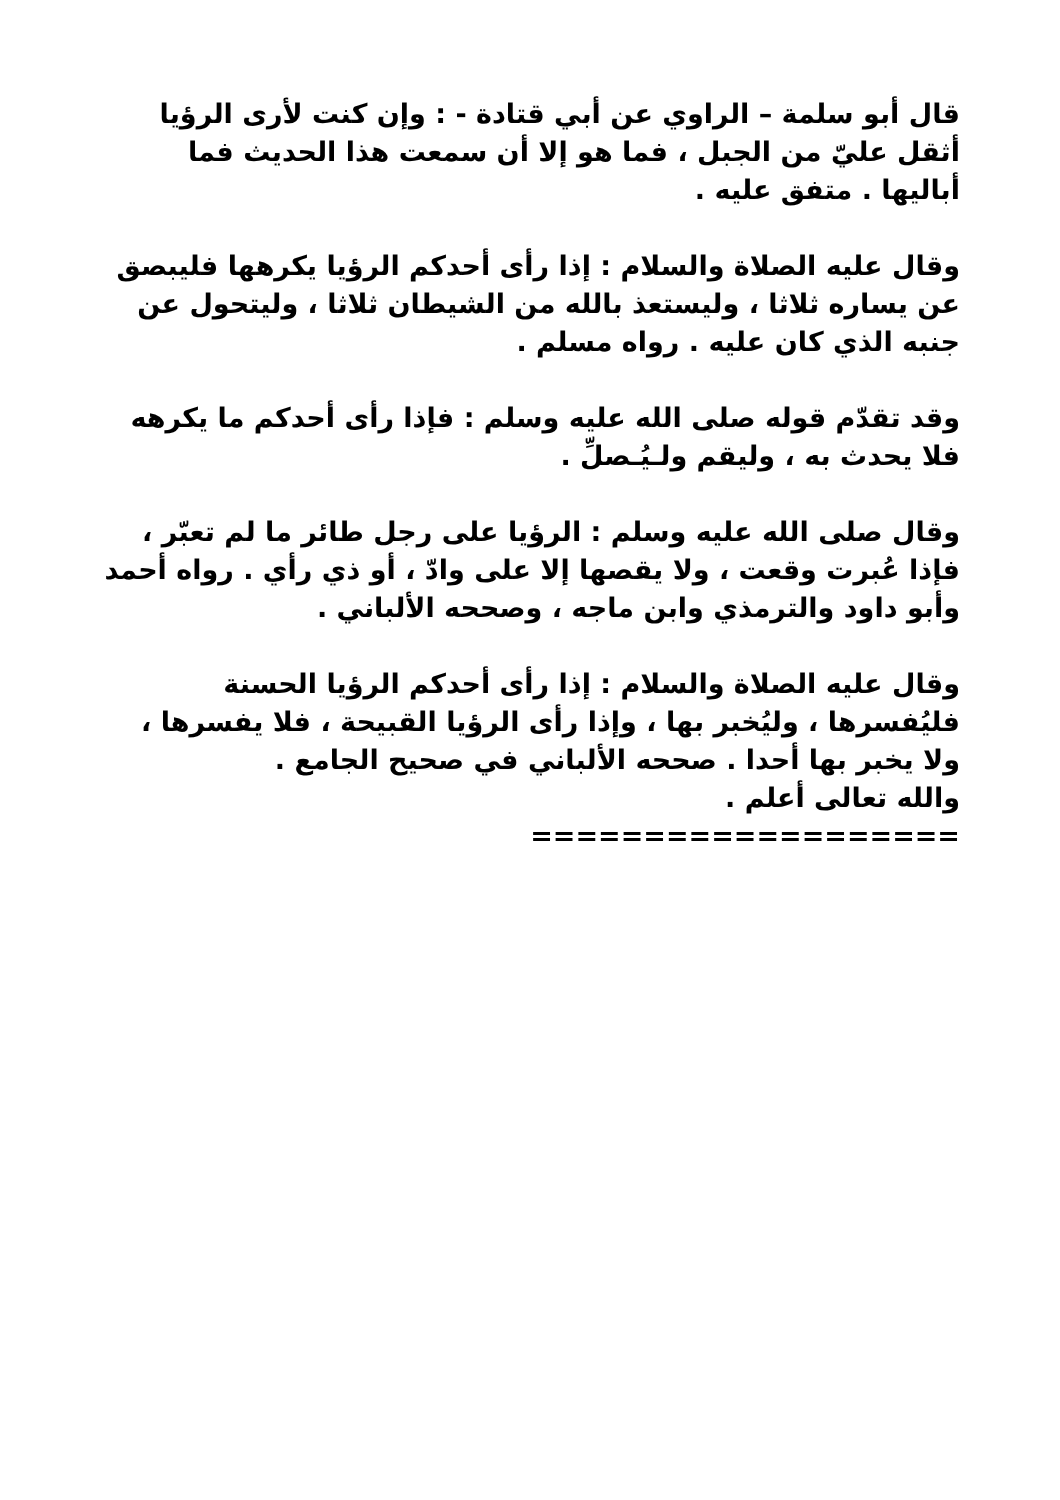قال أبو سلمة – الراوي عن أبي قتادة - : وإن كنت لأرى الرؤيا أثقل عليّ من الجبل ، فما هو إلا أن سمعت هذا الحديث فما أباليها . متفق عليه .
وقال عليه الصلاة والسلام : إذا رأى أحدكم الرؤيا يكرهها فليبصق عن يساره ثلاثا ، وليستعذ بالله من الشيطان ثلاثا ، وليتحول عن جنبه الذي كان عليه . رواه مسلم .
وقد تقدّم قوله صلى الله عليه وسلم : فإذا رأى أحدكم ما يكرهه فلا يحدث به ، وليقم ولـيُـصلِّ .
وقال صلى الله عليه وسلم : الرؤيا على رجل طائر ما لم تعبّر ، فإذا عُبرت وقعت ، ولا يقصها إلا على وادّ ، أو ذي رأي . رواه أحمد وأبو داود والترمذي وابن ماجه ، وصححه الألباني .
وقال عليه الصلاة والسلام : إذا رأى أحدكم الرؤيا الحسنة فليُفسرها ، وليُخبر بها ، وإذا رأى الرؤيا القبيحة ، فلا يفسرها ، ولا يخبر بها أحدا . صححه الألباني في صحيح الجامع .
والله تعالى أعلم .
===================